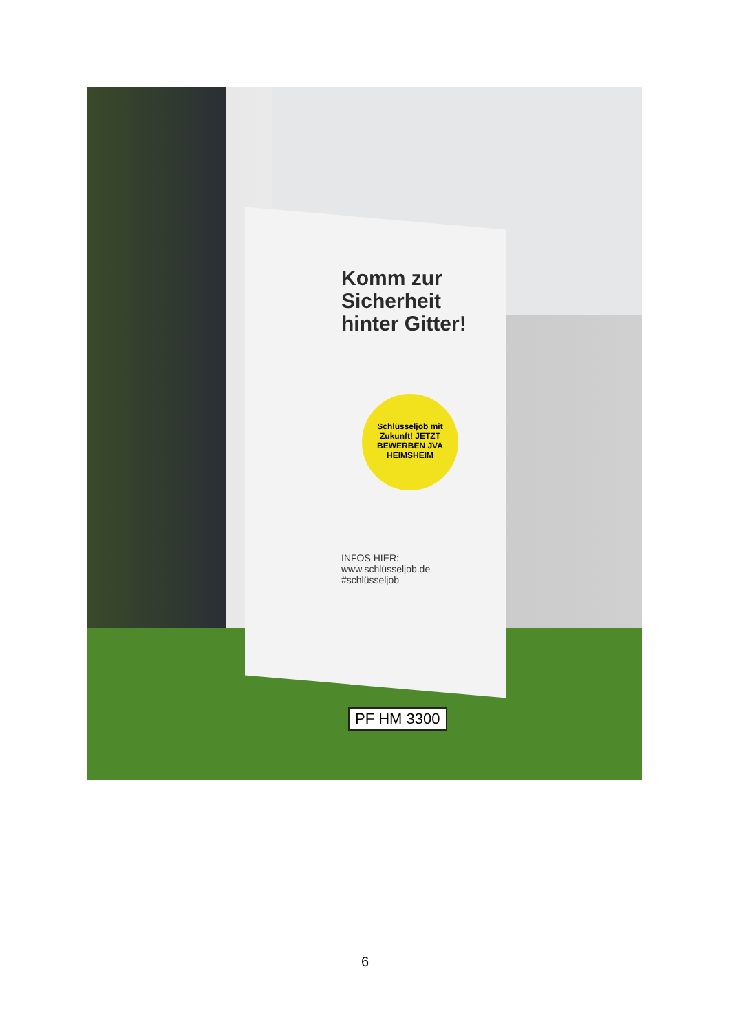Komm zur Sicherheit hinter Gitter!
Schlüsseljob mit Zukunft! JETZT BEWERBEN JVA HEIMSHEIM
INFOS HIER:
www.schlüsseljob.de
#schlüsseljob
PF HM 3300
6